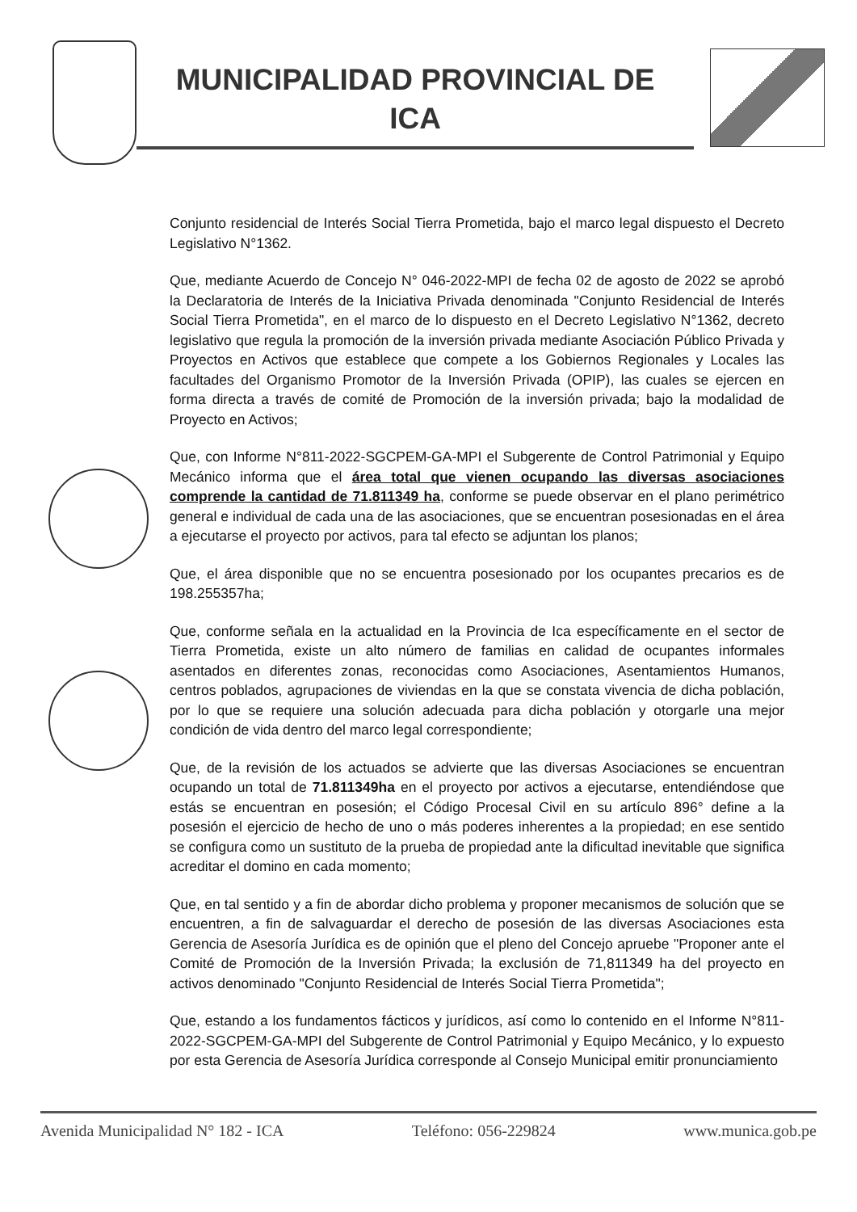MUNICIPALIDAD PROVINCIAL DE
ICA
Conjunto residencial de Interés Social Tierra Prometida, bajo el marco legal dispuesto el Decreto Legislativo N°1362.
Que, mediante Acuerdo de Concejo N° 046-2022-MPI de fecha 02 de agosto de 2022 se aprobó la Declaratoria de Interés de la Iniciativa Privada denominada "Conjunto Residencial de Interés Social Tierra Prometida", en el marco de lo dispuesto en el Decreto Legislativo N°1362, decreto legislativo que regula la promoción de la inversión privada mediante Asociación Público Privada y Proyectos en Activos que establece que compete a los Gobiernos Regionales y Locales las facultades del Organismo Promotor de la Inversión Privada (OPIP), las cuales se ejercen en forma directa a través de comité de Promoción de la inversión privada; bajo la modalidad de Proyecto en Activos;
Que, con Informe N°811-2022-SGCPEM-GA-MPI el Subgerente de Control Patrimonial y Equipo Mecánico informa que el área total que vienen ocupando las diversas asociaciones comprende la cantidad de 71.811349 ha, conforme se puede observar en el plano perimétrico general e individual de cada una de las asociaciones, que se encuentran posesionadas en el área a ejecutarse el proyecto por activos, para tal efecto se adjuntan los planos;
Que, el área disponible que no se encuentra posesionado por los ocupantes precarios es de 198.255357ha;
Que, conforme señala en la actualidad en la Provincia de Ica específicamente en el sector de Tierra Prometida, existe un alto número de familias en calidad de ocupantes informales asentados en diferentes zonas, reconocidas como Asociaciones, Asentamientos Humanos, centros poblados, agrupaciones de viviendas en la que se constata vivencia de dicha población, por lo que se requiere una solución adecuada para dicha población y otorgarle una mejor condición de vida dentro del marco legal correspondiente;
Que, de la revisión de los actuados se advierte que las diversas Asociaciones se encuentran ocupando un total de 71.811349ha en el proyecto por activos a ejecutarse, entendiéndose que estás se encuentran en posesión; el Código Procesal Civil en su artículo 896° define a la posesión el ejercicio de hecho de uno o más poderes inherentes a la propiedad; en ese sentido se configura como un sustituto de la prueba de propiedad ante la dificultad inevitable que significa acreditar el domino en cada momento;
Que, en tal sentido y a fin de abordar dicho problema y proponer mecanismos de solución que se encuentren, a fin de salvaguardar el derecho de posesión de las diversas Asociaciones esta Gerencia de Asesoría Jurídica es de opinión que el pleno del Concejo apruebe "Proponer ante el Comité de Promoción de la Inversión Privada; la exclusión de 71,811349 ha del proyecto en activos denominado "Conjunto Residencial de Interés Social Tierra Prometida";
Que, estando a los fundamentos fácticos y jurídicos, así como lo contenido en el Informe N°811-2022-SGCPEM-GA-MPI del Subgerente de Control Patrimonial y Equipo Mecánico, y lo expuesto por esta Gerencia de Asesoría Jurídica corresponde al Consejo Municipal emitir pronunciamiento
Avenida Municipalidad N° 182 - ICA Teléfono: 056-229824 www.munica.gob.pe